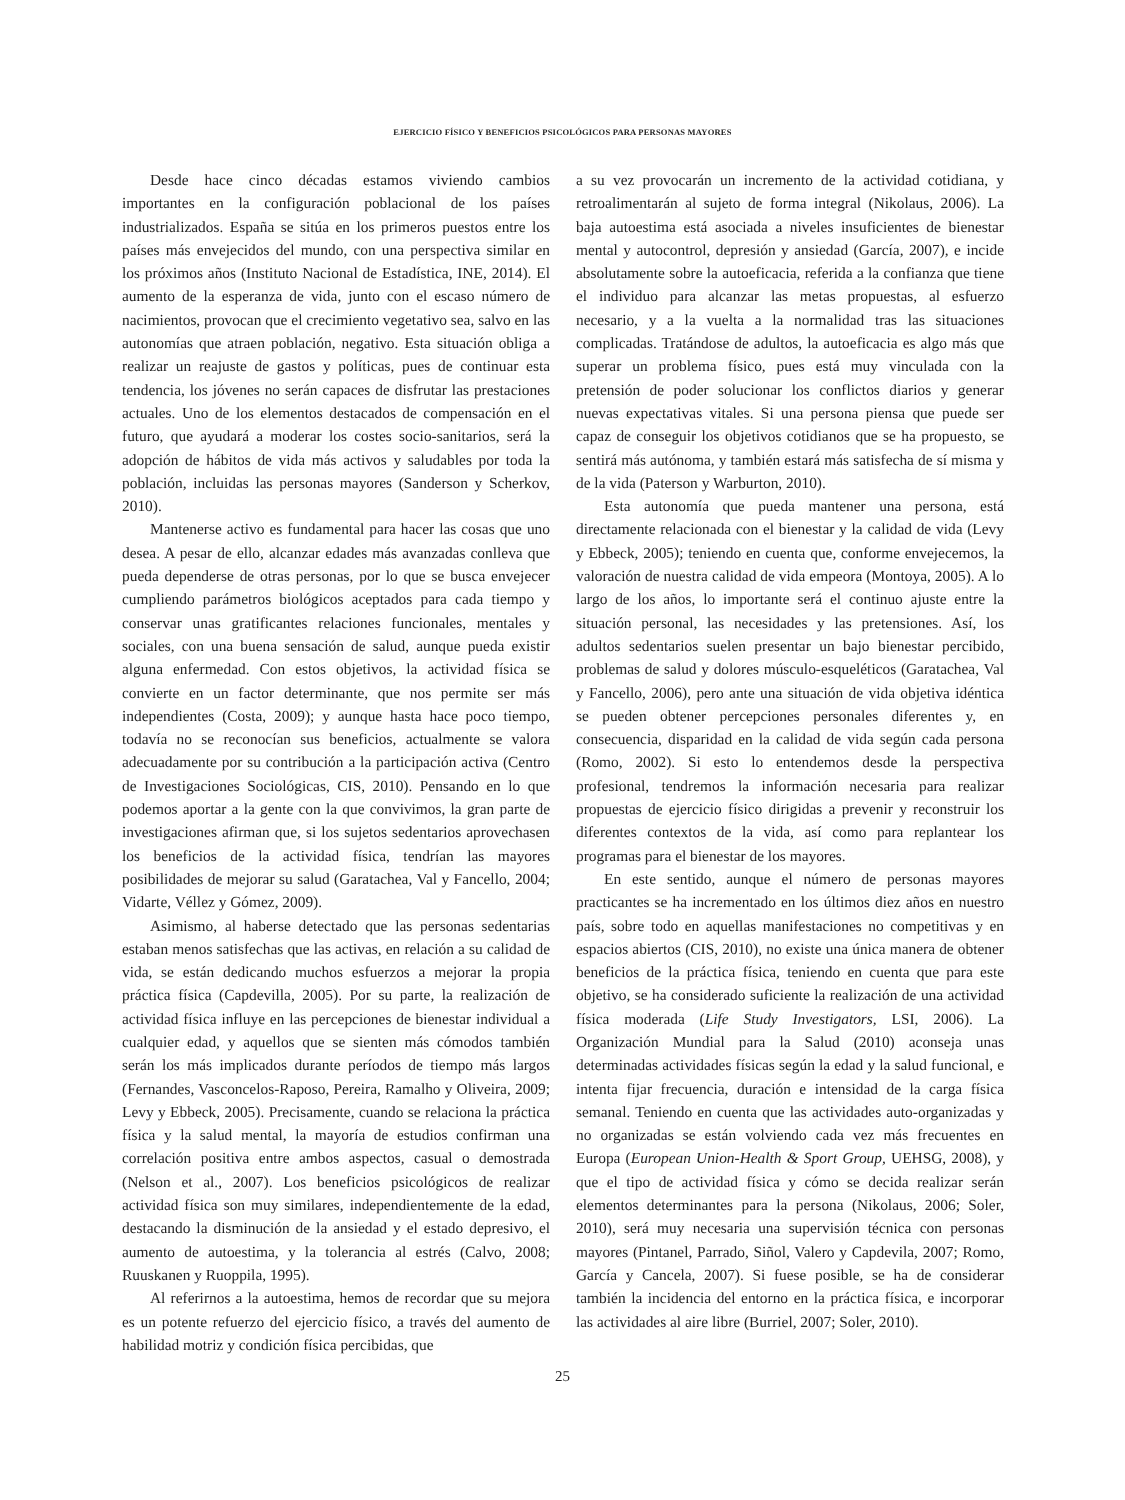EJERCICIO FÍSICO Y BENEFICIOS PSICOLÓGICOS PARA PERSONAS MAYORES
Desde hace cinco décadas estamos viviendo cambios importantes en la configuración poblacional de los países industrializados. España se sitúa en los primeros puestos entre los países más envejecidos del mundo, con una perspectiva similar en los próximos años (Instituto Nacional de Estadística, INE, 2014). El aumento de la esperanza de vida, junto con el escaso número de nacimientos, provocan que el crecimiento vegetativo sea, salvo en las autonomías que atraen población, negativo. Esta situación obliga a realizar un reajuste de gastos y políticas, pues de continuar esta tendencia, los jóvenes no serán capaces de disfrutar las prestaciones actuales. Uno de los elementos destacados de compensación en el futuro, que ayudará a moderar los costes socio-sanitarios, será la adopción de hábitos de vida más activos y saludables por toda la población, incluidas las personas mayores (Sanderson y Scherkov, 2010).
Mantenerse activo es fundamental para hacer las cosas que uno desea. A pesar de ello, alcanzar edades más avanzadas conlleva que pueda dependerse de otras personas, por lo que se busca envejecer cumpliendo parámetros biológicos aceptados para cada tiempo y conservar unas gratificantes relaciones funcionales, mentales y sociales, con una buena sensación de salud, aunque pueda existir alguna enfermedad. Con estos objetivos, la actividad física se convierte en un factor determinante, que nos permite ser más independientes (Costa, 2009); y aunque hasta hace poco tiempo, todavía no se reconocían sus beneficios, actualmente se valora adecuadamente por su contribución a la participación activa (Centro de Investigaciones Sociológicas, CIS, 2010). Pensando en lo que podemos aportar a la gente con la que convivimos, la gran parte de investigaciones afirman que, si los sujetos sedentarios aprovechasen los beneficios de la actividad física, tendrían las mayores posibilidades de mejorar su salud (Garatachea, Val y Fancello, 2004; Vidarte, Véllez y Gómez, 2009).
Asimismo, al haberse detectado que las personas sedentarias estaban menos satisfechas que las activas, en relación a su calidad de vida, se están dedicando muchos esfuerzos a mejorar la propia práctica física (Capdevilla, 2005). Por su parte, la realización de actividad física influye en las percepciones de bienestar individual a cualquier edad, y aquellos que se sienten más cómodos también serán los más implicados durante períodos de tiempo más largos (Fernandes, Vasconcelos-Raposo, Pereira, Ramalho y Oliveira, 2009; Levy y Ebbeck, 2005). Precisamente, cuando se relaciona la práctica física y la salud mental, la mayoría de estudios confirman una correlación positiva entre ambos aspectos, casual o demostrada (Nelson et al., 2007). Los beneficios psicológicos de realizar actividad física son muy similares, independientemente de la edad, destacando la disminución de la ansiedad y el estado depresivo, el aumento de autoestima, y la tolerancia al estrés (Calvo, 2008; Ruuskanen y Ruoppila, 1995).
Al referirnos a la autoestima, hemos de recordar que su mejora es un potente refuerzo del ejercicio físico, a través del aumento de habilidad motriz y condición física percibidas, que
a su vez provocarán un incremento de la actividad cotidiana, y retroalimentarán al sujeto de forma integral (Nikolaus, 2006). La baja autoestima está asociada a niveles insuficientes de bienestar mental y autocontrol, depresión y ansiedad (García, 2007), e incide absolutamente sobre la autoeficacia, referida a la confianza que tiene el individuo para alcanzar las metas propuestas, al esfuerzo necesario, y a la vuelta a la normalidad tras las situaciones complicadas. Tratándose de adultos, la autoeficacia es algo más que superar un problema físico, pues está muy vinculada con la pretensión de poder solucionar los conflictos diarios y generar nuevas expectativas vitales. Si una persona piensa que puede ser capaz de conseguir los objetivos cotidianos que se ha propuesto, se sentirá más autónoma, y también estará más satisfecha de sí misma y de la vida (Paterson y Warburton, 2010).
Esta autonomía que pueda mantener una persona, está directamente relacionada con el bienestar y la calidad de vida (Levy y Ebbeck, 2005); teniendo en cuenta que, conforme envejecemos, la valoración de nuestra calidad de vida empeora (Montoya, 2005). A lo largo de los años, lo importante será el continuo ajuste entre la situación personal, las necesidades y las pretensiones. Así, los adultos sedentarios suelen presentar un bajo bienestar percibido, problemas de salud y dolores músculo-esqueléticos (Garatachea, Val y Fancello, 2006), pero ante una situación de vida objetiva idéntica se pueden obtener percepciones personales diferentes y, en consecuencia, disparidad en la calidad de vida según cada persona (Romo, 2002). Si esto lo entendemos desde la perspectiva profesional, tendremos la información necesaria para realizar propuestas de ejercicio físico dirigidas a prevenir y reconstruir los diferentes contextos de la vida, así como para replantear los programas para el bienestar de los mayores.
En este sentido, aunque el número de personas mayores practicantes se ha incrementado en los últimos diez años en nuestro país, sobre todo en aquellas manifestaciones no competitivas y en espacios abiertos (CIS, 2010), no existe una única manera de obtener beneficios de la práctica física, teniendo en cuenta que para este objetivo, se ha considerado suficiente la realización de una actividad física moderada (Life Study Investigators, LSI, 2006). La Organización Mundial para la Salud (2010) aconseja unas determinadas actividades físicas según la edad y la salud funcional, e intenta fijar frecuencia, duración e intensidad de la carga física semanal. Teniendo en cuenta que las actividades auto-organizadas y no organizadas se están volviendo cada vez más frecuentes en Europa (European Union-Health & Sport Group, UEHSG, 2008), y que el tipo de actividad física y cómo se decida realizar serán elementos determinantes para la persona (Nikolaus, 2006; Soler, 2010), será muy necesaria una supervisión técnica con personas mayores (Pintanel, Parrado, Siñol, Valero y Capdevila, 2007; Romo, García y Cancela, 2007). Si fuese posible, se ha de considerar también la incidencia del entorno en la práctica física, e incorporar las actividades al aire libre (Burriel, 2007; Soler, 2010).
25